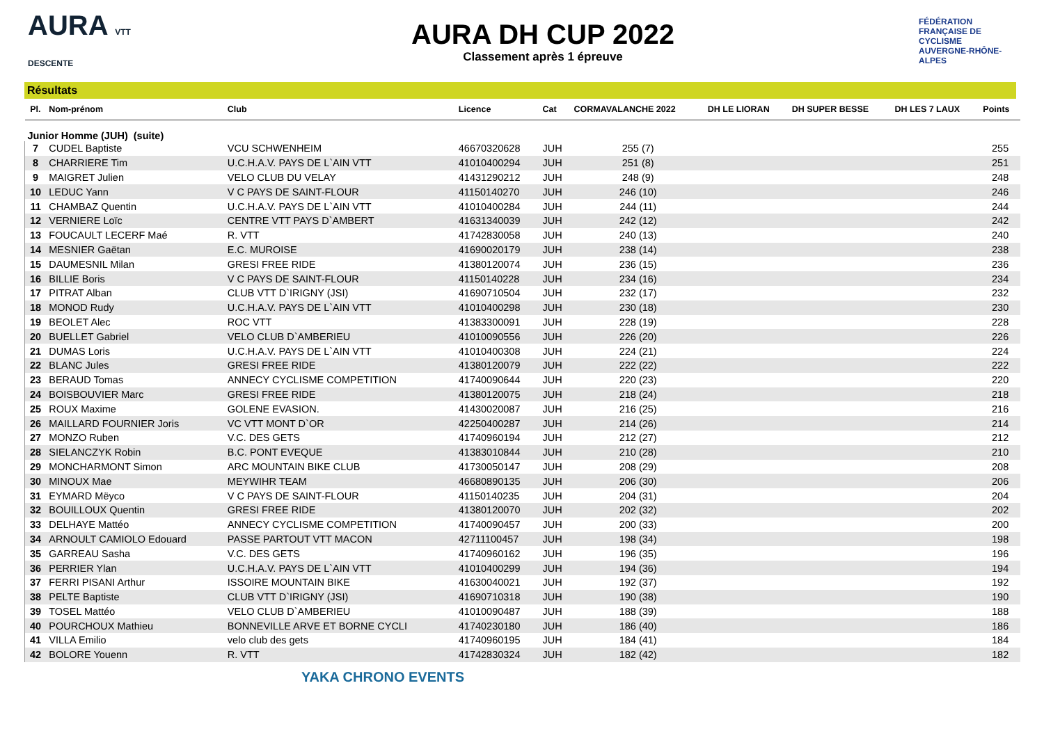AURA VTT DESCENTE
AURA DH CUP 2022
Classement après 1 épreuve
FÉDÉRATION FRANÇAISE DE CYCLISME
AUVERGNE-RHÔNE-ALPES
Résultats
| Pl. | Nom-prénom | Club | Licence | Cat | CORMAVALANCHE 2022 | DH LE LIORAN | DH SUPER BESSE | DH LES 7 LAUX | Points |
| --- | --- | --- | --- | --- | --- | --- | --- | --- | --- |
| Junior Homme (JUH) (suite) | | | | | | | | | |
| 7 | CUDEL Baptiste | VCU SCHWENHEIM | 46670320628 | JUH | 255 (7) | | | | 255 |
| 8 | CHARRIERE Tim | U.C.H.A.V. PAYS DE L`AIN VTT | 41010400294 | JUH | 251 (8) | | | | 251 |
| 9 | MAIGRET Julien | VELO CLUB DU VELAY | 41431290212 | JUH | 248 (9) | | | | 248 |
| 10 | LEDUC Yann | V C PAYS DE SAINT-FLOUR | 41150140270 | JUH | 246 (10) | | | | 246 |
| 11 | CHAMBAZ Quentin | U.C.H.A.V. PAYS DE L`AIN VTT | 41010400284 | JUH | 244 (11) | | | | 244 |
| 12 | VERNIERE Loïc | CENTRE VTT PAYS D`AMBERT | 41631340039 | JUH | 242 (12) | | | | 242 |
| 13 | FOUCAULT LECERF Maé | R. VTT | 41742830058 | JUH | 240 (13) | | | | 240 |
| 14 | MESNIER Gaëtan | E.C. MUROISE | 41690020179 | JUH | 238 (14) | | | | 238 |
| 15 | DAUMESNIL Milan | GRESI FREE RIDE | 41380120074 | JUH | 236 (15) | | | | 236 |
| 16 | BILLIE Boris | V C PAYS DE SAINT-FLOUR | 41150140228 | JUH | 234 (16) | | | | 234 |
| 17 | PITRAT Alban | CLUB VTT D`IRIGNY (JSI) | 41690710504 | JUH | 232 (17) | | | | 232 |
| 18 | MONOD Rudy | U.C.H.A.V. PAYS DE L`AIN VTT | 41010400298 | JUH | 230 (18) | | | | 230 |
| 19 | BEOLET Alec | ROC VTT | 41383300091 | JUH | 228 (19) | | | | 228 |
| 20 | BUELLET Gabriel | VELO CLUB D`AMBERIEU | 41010090556 | JUH | 226 (20) | | | | 226 |
| 21 | DUMAS Loris | U.C.H.A.V. PAYS DE L`AIN VTT | 41010400308 | JUH | 224 (21) | | | | 224 |
| 22 | BLANC Jules | GRESI FREE RIDE | 41380120079 | JUH | 222 (22) | | | | 222 |
| 23 | BERAUD Tomas | ANNECY CYCLISME COMPETITION | 41740090644 | JUH | 220 (23) | | | | 220 |
| 24 | BOISBOUVIER Marc | GRESI FREE RIDE | 41380120075 | JUH | 218 (24) | | | | 218 |
| 25 | ROUX Maxime | GOLENE EVASION. | 41430020087 | JUH | 216 (25) | | | | 216 |
| 26 | MAILLARD FOURNIER Joris | VC VTT MONT D`OR | 42250400287 | JUH | 214 (26) | | | | 214 |
| 27 | MONZO Ruben | V.C. DES GETS | 41740960194 | JUH | 212 (27) | | | | 212 |
| 28 | SIELANCZYK Robin | B.C. PONT EVEQUE | 41383010844 | JUH | 210 (28) | | | | 210 |
| 29 | MONCHARMONT Simon | ARC MOUNTAIN BIKE CLUB | 41730050147 | JUH | 208 (29) | | | | 208 |
| 30 | MINOUX Mae | MEYWIHR TEAM | 46680890135 | JUH | 206 (30) | | | | 206 |
| 31 | EYMARD Mëyco | V C PAYS DE SAINT-FLOUR | 41150140235 | JUH | 204 (31) | | | | 204 |
| 32 | BOUILLOUX Quentin | GRESI FREE RIDE | 41380120070 | JUH | 202 (32) | | | | 202 |
| 33 | DELHAYE Mattéo | ANNECY CYCLISME COMPETITION | 41740090457 | JUH | 200 (33) | | | | 200 |
| 34 | ARNOULT CAMIOLO Edouard | PASSE PARTOUT VTT MACON | 42711100457 | JUH | 198 (34) | | | | 198 |
| 35 | GARREAU Sasha | V.C. DES GETS | 41740960162 | JUH | 196 (35) | | | | 196 |
| 36 | PERRIER Ylan | U.C.H.A.V. PAYS DE L`AIN VTT | 41010400299 | JUH | 194 (36) | | | | 194 |
| 37 | FERRI PISANI Arthur | ISSOIRE MOUNTAIN BIKE | 41630040021 | JUH | 192 (37) | | | | 192 |
| 38 | PELTE Baptiste | CLUB VTT D`IRIGNY (JSI) | 41690710318 | JUH | 190 (38) | | | | 190 |
| 39 | TOSEL Mattéo | VELO CLUB D`AMBERIEU | 41010090487 | JUH | 188 (39) | | | | 188 |
| 40 | POURCHOUX Mathieu | BONNEVILLE ARVE ET BORNE CYCLI | 41740230180 | JUH | 186 (40) | | | | 186 |
| 41 | VILLA Emilio | velo club des gets | 41740960195 | JUH | 184 (41) | | | | 184 |
| 42 | BOLORE Youenn | R. VTT | 41742830324 | JUH | 182 (42) | | | | 182 |
YAKA CHRONO EVENTS